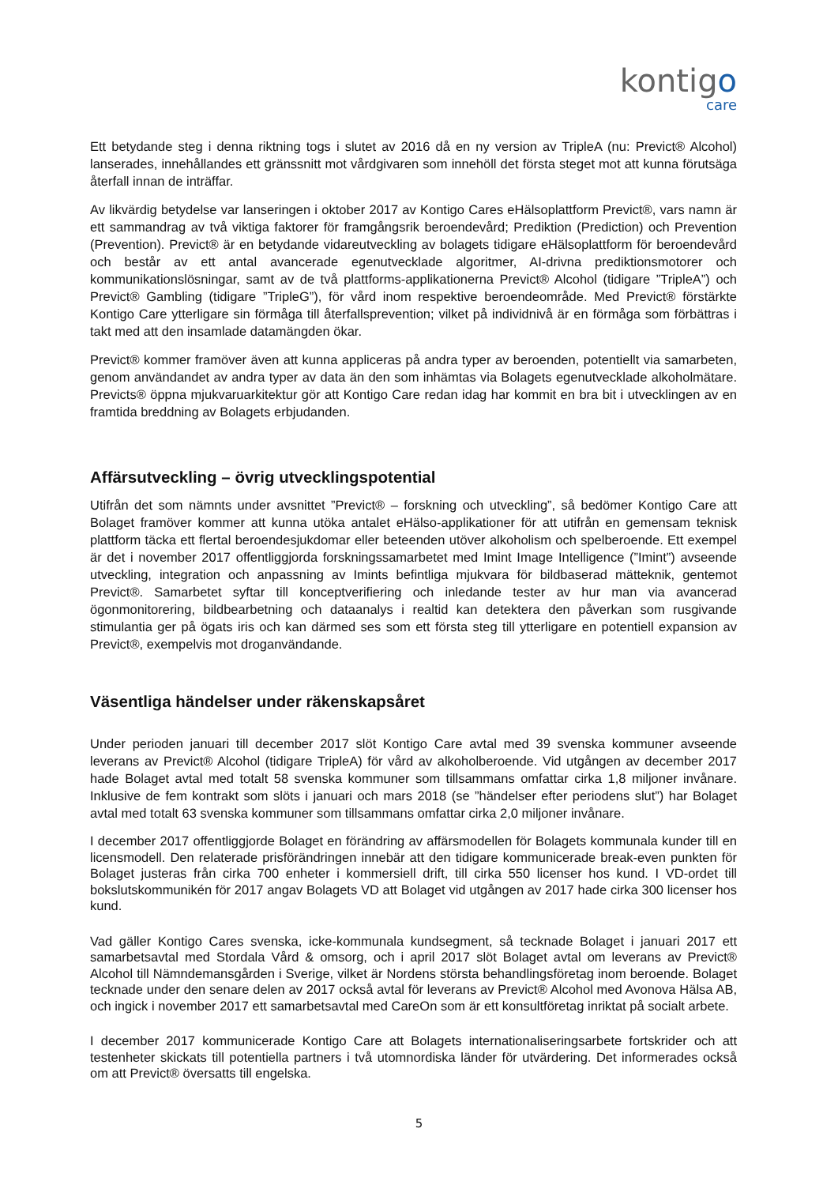kontigo
care
Ett betydande steg i denna riktning togs i slutet av 2016 då en ny version av TripleA (nu: Previct® Alcohol) lanserades, innehållandes ett gränssnitt mot vårdgivaren som innehöll det första steget mot att kunna förutsäga återfall innan de inträffar.
Av likvärdig betydelse var lanseringen i oktober 2017 av Kontigo Cares eHälsoplattform Previct®, vars namn är ett sammandrag av två viktiga faktorer för framgångsrik beroendevård; Prediktion (Prediction) och Prevention (Prevention). Previct® är en betydande vidareutveckling av bolagets tidigare eHälsoplattform för beroendevård och består av ett antal avancerade egenutvecklade algoritmer, AI-drivna prediktionsmotorer och kommunikationslösningar, samt av de två plattforms-applikationerna Previct® Alcohol (tidigare ”TripleA”) och Previct® Gambling (tidigare ”TripleG”), för vård inom respektive beroendeområde. Med Previct® förstärkte Kontigo Care ytterligare sin förmåga till återfallsprevention; vilket på individnivå är en förmåga som förbättras i takt med att den insamlade datamängden ökar.
Previct® kommer framöver även att kunna appliceras på andra typer av beroenden, potentiellt via samarbeten, genom användandet av andra typer av data än den som inhämtas via Bolagets egenutvecklade alkoholmätare. Previcts® öppna mjukvaruarkitektur gör att Kontigo Care redan idag har kommit en bra bit i utvecklingen av en framtida breddning av Bolagets erbjudanden.
Affärsutveckling – övrig utvecklingspotential
Utifrån det som nämnts under avsnittet ”Previct® – forskning och utveckling”, så bedömer Kontigo Care att Bolaget framöver kommer att kunna utöka antalet eHälso-applikationer för att utifrån en gemensam teknisk plattform täcka ett flertal beroendesjukdomar eller beteenden utöver alkoholism och spelberoende. Ett exempel är det i november 2017 offentliggjorda forskningssamarbetet med Imint Image Intelligence (”Imint”) avseende utveckling, integration och anpassning av Imints befintliga mjukvara för bildbaserad mätteknik, gentemot Previct®. Samarbetet syftar till konceptverifiering och inledande tester av hur man via avancerad ögonmonitorering, bildbearbetning och dataanalys i realtid kan detektera den påverkan som rusgivande stimulantia ger på ögats iris och kan därmed ses som ett första steg till ytterligare en potentiell expansion av Previct®, exempelvis mot droganvändande.
Väsentliga händelser under räkenskapsåret
Under perioden januari till december 2017 slöt Kontigo Care avtal med 39 svenska kommuner avseende leverans av Previct® Alcohol (tidigare TripleA) för vård av alkoholberoende. Vid utgången av december 2017 hade Bolaget avtal med totalt 58 svenska kommuner som tillsammans omfattar cirka 1,8 miljoner invånare. Inklusive de fem kontrakt som slöts i januari och mars 2018 (se ”händelser efter periodens slut”) har Bolaget avtal med totalt 63 svenska kommuner som tillsammans omfattar cirka 2,0 miljoner invånare.
I december 2017 offentliggjorde Bolaget en förändring av affärsmodellen för Bolagets kommunala kunder till en licensmodell. Den relaterade prisförändringen innebär att den tidigare kommunicerade break-even punkten för Bolaget justeras från cirka 700 enheter i kommersiell drift, till cirka 550 licenser hos kund. I VD-ordet till bokslutskommunikén för 2017 angav Bolagets VD att Bolaget vid utgången av 2017 hade cirka 300 licenser hos kund.
Vad gäller Kontigo Cares svenska, icke-kommunala kundsegment, så tecknade Bolaget i januari 2017 ett samarbetsavtal med Stordala Vård & omsorg, och i april 2017 slöt Bolaget avtal om leverans av Previct® Alcohol till Nämndemansgården i Sverige, vilket är Nordens största behandlingsföretag inom beroende. Bolaget tecknade under den senare delen av 2017 också avtal för leverans av Previct® Alcohol med Avonova Hälsa AB, och ingick i november 2017 ett samarbetsavtal med CareOn som är ett konsultföretag inriktat på socialt arbete.
I december 2017 kommunicerade Kontigo Care att Bolagets internationaliseringsarbete fortskrider och att testenheter skickats till potentiella partners i två utomnordiska länder för utvärdering. Det informerades också om att Previct® översatts till engelska.
5